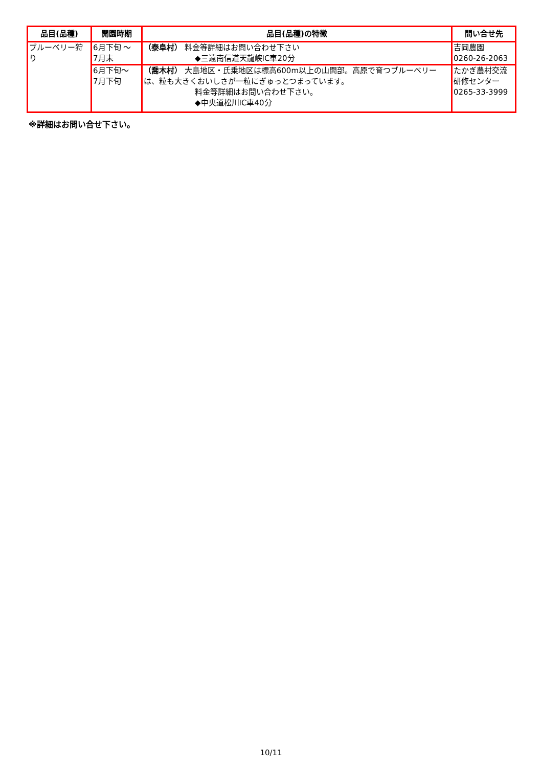| 品目(品種) | 開園時期 | 品目(品種)の特徴 | 問い合せ先 |
| --- | --- | --- | --- |
| ブルーベリー狩り | 6月下旬 ～ 7月末 | （泰阜村） 料金等詳細はお問い合わせ下さい ◆三遠南信道天龍峡IC車20分 | 吉岡農園 0260-26-2063 |
| | 6月下旬～ 7月下旬 | （喬木村） 大島地区・氏乗地区は標高600m以上の山間部。高原で育つブルーベリーは、粒も大きくおいしさが一粒にぎゅっとつまっています。 料金等詳細はお問い合わせ下さい。 ◆中央道松川IC車40分 | たかぎ農村交流研修センター 0265-33-3999 |
※詳細はお問い合せ下さい。
10/11